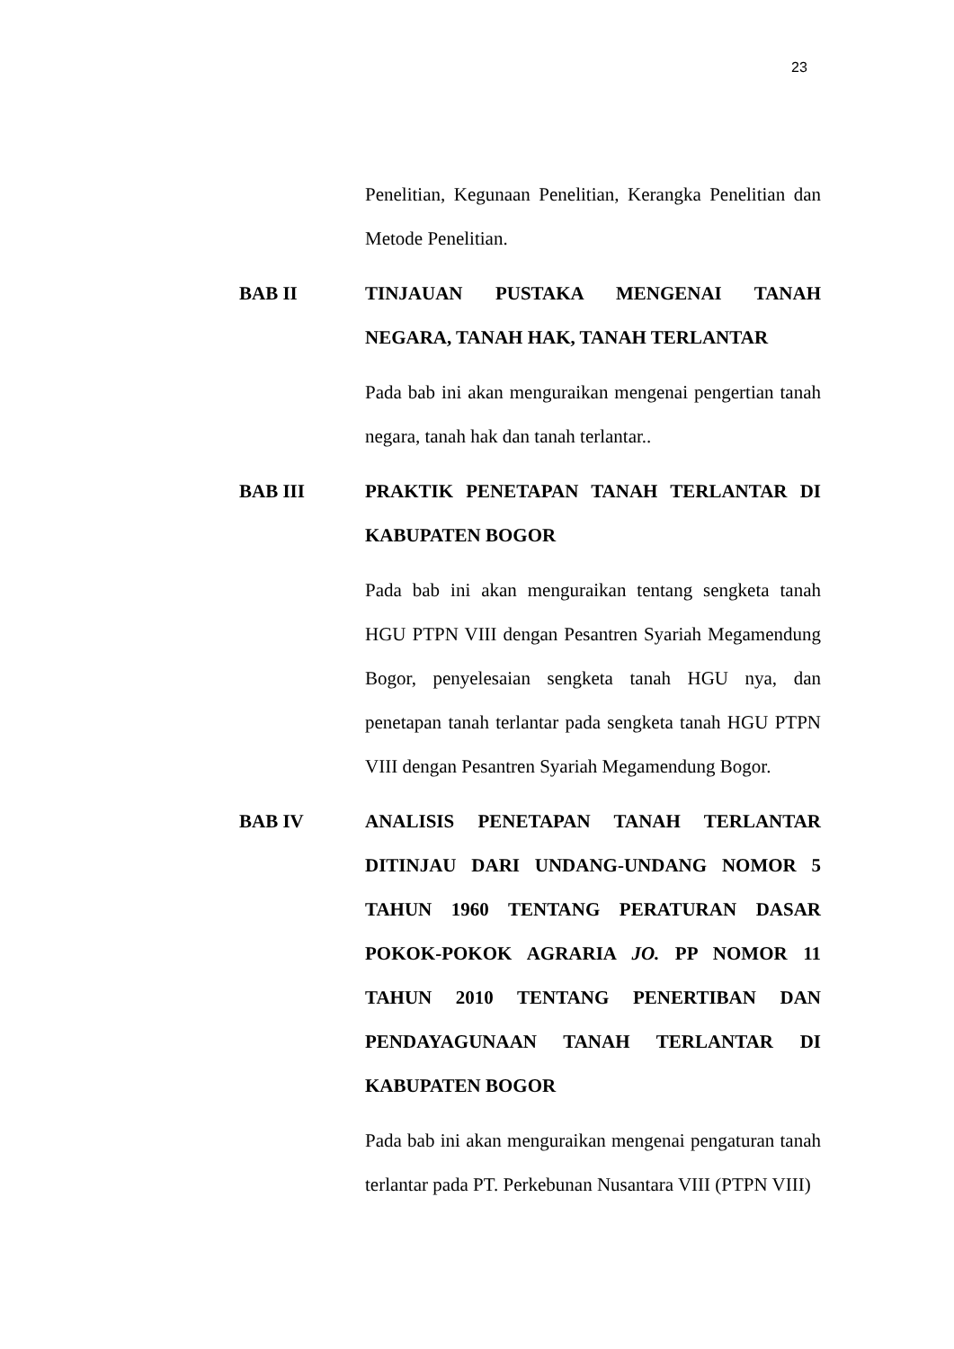23
Penelitian, Kegunaan Penelitian, Kerangka Penelitian dan Metode Penelitian.
BAB II TINJAUAN PUSTAKA MENGENAI TANAH NEGARA, TANAH HAK, TANAH TERLANTAR
Pada bab ini akan menguraikan mengenai pengertian tanah negara, tanah hak dan tanah terlantar..
BAB III PRAKTIK PENETAPAN TANAH TERLANTAR DI KABUPATEN BOGOR
Pada bab ini akan menguraikan tentang sengketa tanah HGU PTPN VIII dengan Pesantren Syariah Megamendung Bogor, penyelesaian sengketa tanah HGU nya, dan penetapan tanah terlantar pada sengketa tanah HGU PTPN VIII dengan Pesantren Syariah Megamendung Bogor.
BAB IV ANALISIS PENETAPAN TANAH TERLANTAR DITINJAU DARI UNDANG-UNDANG NOMOR 5 TAHUN 1960 TENTANG PERATURAN DASAR POKOK-POKOK AGRARIA JO. PP NOMOR 11 TAHUN 2010 TENTANG PENERTIBAN DAN PENDAYAGUNAAN TANAH TERLANTAR DI KABUPATEN BOGOR
Pada bab ini akan menguraikan mengenai pengaturan tanah terlantar pada PT. Perkebunan Nusantara VIII (PTPN VIII)